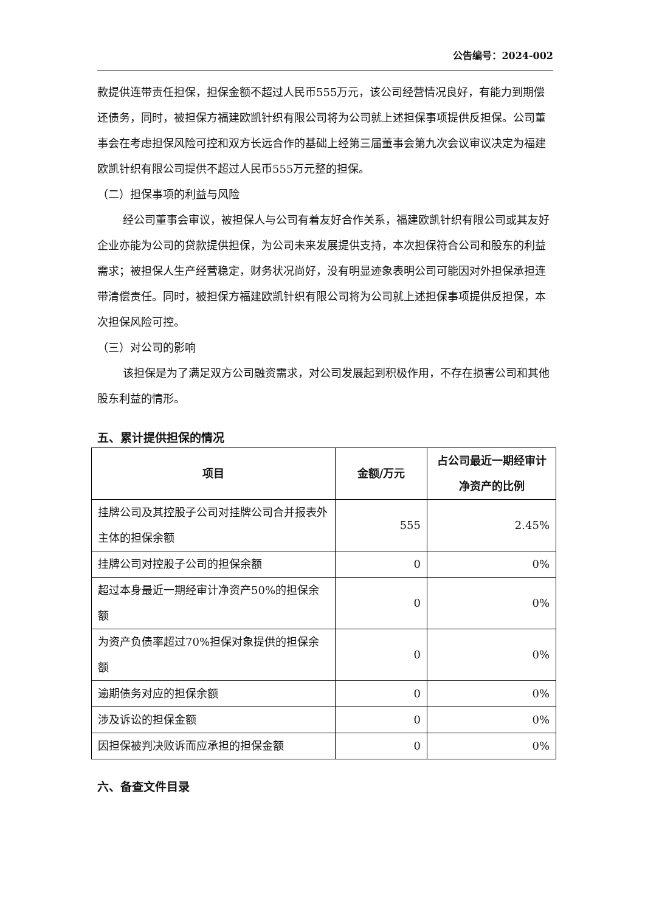公告编号：2024-002
款提供连带责任担保，担保金额不超过人民币555万元，该公司经营情况良好，有能力到期偿还债务，同时，被担保方福建欧凯针织有限公司将为公司就上述担保事项提供反担保。公司董事会在考虑担保风险可控和双方长远合作的基础上经第三届董事会第九次会议审议决定为福建欧凯针织有限公司提供不超过人民币555万元整的担保。
（二）担保事项的利益与风险
经公司董事会审议，被担保人与公司有着友好合作关系，福建欧凯针织有限公司或其友好企业亦能为公司的贷款提供担保，为公司未来发展提供支持，本次担保符合公司和股东的利益需求；被担保人生产经营稳定，财务状况尚好，没有明显迹象表明公司可能因对外担保承担连带清偿责任。同时，被担保方福建欧凯针织有限公司将为公司就上述担保事项提供反担保，本次担保风险可控。
（三）对公司的影响
该担保是为了满足双方公司融资需求，对公司发展起到积极作用，不存在损害公司和其他股东利益的情形。
五、累计提供担保的情况
| 项目 | 金额/万元 | 占公司最近一期经审计净资产的比例 |
| --- | --- | --- |
| 挂牌公司及其控股子公司对挂牌公司合并报表外主体的担保余额 | 555 | 2.45% |
| 挂牌公司对控股子公司的担保余额 | 0 | 0% |
| 超过本身最近一期经审计净资产50%的担保余额 | 0 | 0% |
| 为资产负债率超过70%担保对象提供的担保余额 | 0 | 0% |
| 逾期债务对应的担保余额 | 0 | 0% |
| 涉及诉讼的担保金额 | 0 | 0% |
| 因担保被判决败诉而应承担的担保金额 | 0 | 0% |
六、备查文件目录